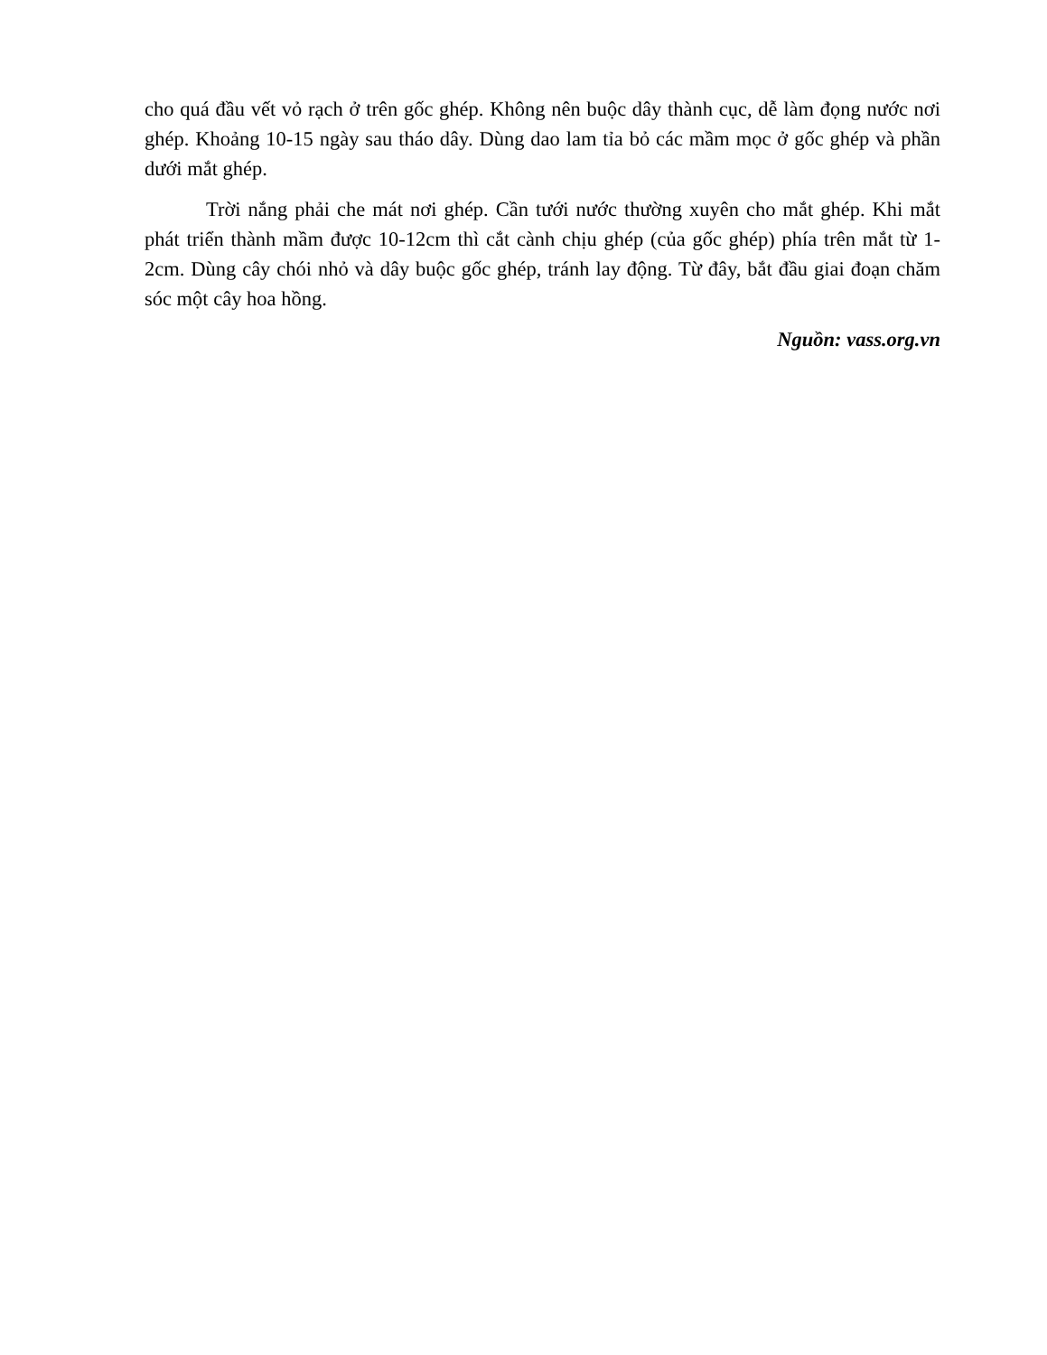cho quá đầu vết vỏ rạch ở trên gốc ghép. Không nên buộc dây thành cục, dễ làm đọng nước nơi ghép. Khoảng 10-15 ngày sau tháo dây. Dùng dao lam tỉa bỏ các mầm mọc ở gốc ghép và phần dưới mắt ghép.
Trời nắng phải che mát nơi ghép. Cần tưới nước thường xuyên cho mắt ghép. Khi mắt phát triển thành mầm được 10-12cm thì cắt cành chịu ghép (của gốc ghép) phía trên mắt từ 1-2cm. Dùng cây chói nhỏ và dây buộc gốc ghép, tránh lay động. Từ đây, bắt đầu giai đoạn chăm sóc một cây hoa hồng.
Nguồn: vass.org.vn